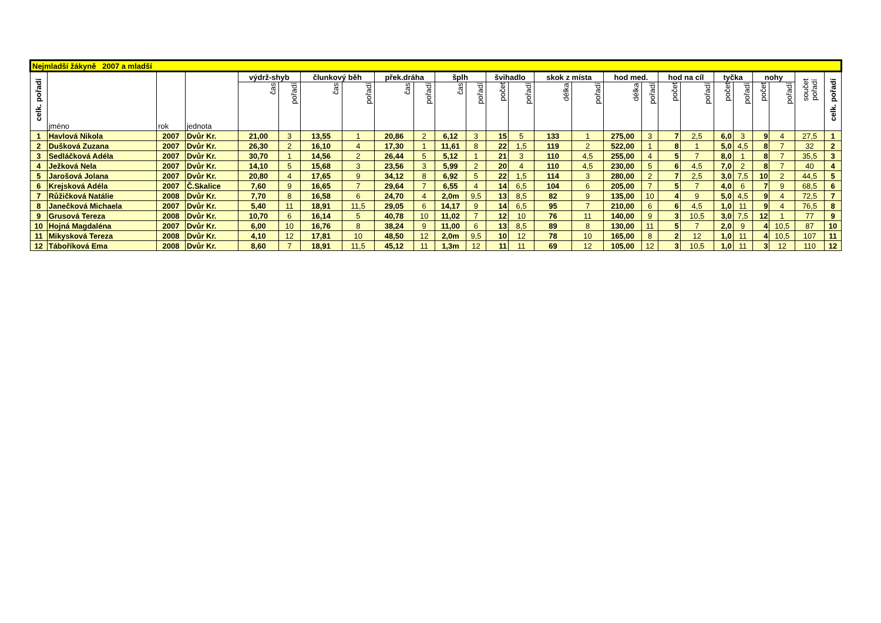| Nejmladší žákyně 2007 a mladší | | | | | | | | | | | | | | | | | | | | | | | | | |
| --- | --- | --- | --- | --- | --- | --- | --- | --- | --- | --- | --- | --- | --- | --- | --- | --- | --- | --- | --- | --- | --- | --- | --- | --- | --- |
| celk. pořadí | jméno | rok | jednota | výdrž-shyb | | člunkový běh | | přek.dráha | | šplh | | švihadlo | | skok z místa | | hod med. | | hod na cíl | | tyčka | | nohy | | součet pořadí | celk. pořadí |
| | | | | čas | pořadí | čas | pořadí | čas | pořadí | čas | pořadí | počet | pořadí | délka | pořadí | délka | pořadí | počet | pořadí | počet | pořadí | počet | pořadí | | |
| 1 | Havlová Nikola | 2007 | Dvůr Kr. | 21,00 | 3 | 13,55 | 1 | 20,86 | 2 | 6,12 | 3 | 15 | 5 | 133 | 1 | 275,00 | 3 | 7 | 2,5 | 6,0 | 3 | 9 | 4 | 27,5 | 1 |
| 2 | Dušková Zuzana | 2007 | Dvůr Kr. | 26,30 | 2 | 16,10 | 4 | 17,30 | 1 | 11,61 | 8 | 22 | 1,5 | 119 | 2 | 522,00 | 1 | 8 | 1 | 5,0 | 4,5 | 8 | 7 | 32 | 2 |
| 3 | Sedláčková Adéla | 2007 | Dvůr Kr. | 30,70 | 1 | 14,56 | 2 | 26,44 | 5 | 5,12 | 1 | 21 | 3 | 110 | 4,5 | 255,00 | 4 | 5 | 7 | 8,0 | 1 | 8 | 7 | 35,5 | 3 |
| 4 | Ježková Nela | 2007 | Dvůr Kr. | 14,10 | 5 | 15,68 | 3 | 23,56 | 3 | 5,99 | 2 | 20 | 4 | 110 | 4,5 | 230,00 | 5 | 6 | 4,5 | 7,0 | 2 | 8 | 7 | 40 | 4 |
| 5 | Jarošová Jolana | 2007 | Dvůr Kr. | 20,80 | 4 | 17,65 | 9 | 34,12 | 8 | 6,92 | 5 | 22 | 1,5 | 114 | 3 | 280,00 | 2 | 7 | 2,5 | 3,0 | 7,5 | 10 | 2 | 44,5 | 5 |
| 6 | Krejsková Adéla | 2007 | Č.Skalice | 7,60 | 9 | 16,65 | 7 | 29,64 | 7 | 6,55 | 4 | 14 | 6,5 | 104 | 6 | 205,00 | 7 | 5 | 7 | 4,0 | 6 | 7 | 9 | 68,5 | 6 |
| 7 | Růžičková Natálie | 2008 | Dvůr Kr. | 7,70 | 8 | 16,58 | 6 | 24,70 | 4 | 2,0m | 9,5 | 13 | 8,5 | 82 | 9 | 135,00 | 10 | 4 | 9 | 5,0 | 4,5 | 9 | 4 | 72,5 | 7 |
| 8 | Janečková Michaela | 2007 | Dvůr Kr. | 5,40 | 11 | 18,91 | 11,5 | 29,05 | 6 | 14,17 | 9 | 14 | 6,5 | 95 | 7 | 210,00 | 6 | 6 | 4,5 | 1,0 | 11 | 9 | 4 | 76,5 | 8 |
| 9 | Grusová Tereza | 2008 | Dvůr Kr. | 10,70 | 6 | 16,14 | 5 | 40,78 | 10 | 11,02 | 7 | 12 | 10 | 76 | 11 | 140,00 | 9 | 3 | 10,5 | 3,0 | 7,5 | 12 | 1 | 77 | 9 |
| 10 | Hojná Magdaléna | 2007 | Dvůr Kr. | 6,00 | 10 | 16,76 | 8 | 38,24 | 9 | 11,00 | 6 | 13 | 8,5 | 89 | 8 | 130,00 | 11 | 5 | 7 | 2,0 | 9 | 4 | 10,5 | 87 | 10 |
| 11 | Mikysková Tereza | 2008 | Dvůr Kr. | 4,10 | 12 | 17,81 | 10 | 48,50 | 12 | 2,0m | 9,5 | 10 | 12 | 78 | 10 | 165,00 | 8 | 2 | 12 | 1,0 | 11 | 4 | 10,5 | 107 | 11 |
| 12 | Táboříková Ema | 2008 | Dvůr Kr. | 8,60 | 7 | 18,91 | 11,5 | 45,12 | 11 | 1,3m | 12 | 11 | 11 | 69 | 12 | 105,00 | 12 | 3 | 10,5 | 1,0 | 11 | 3 | 12 | 110 | 12 |